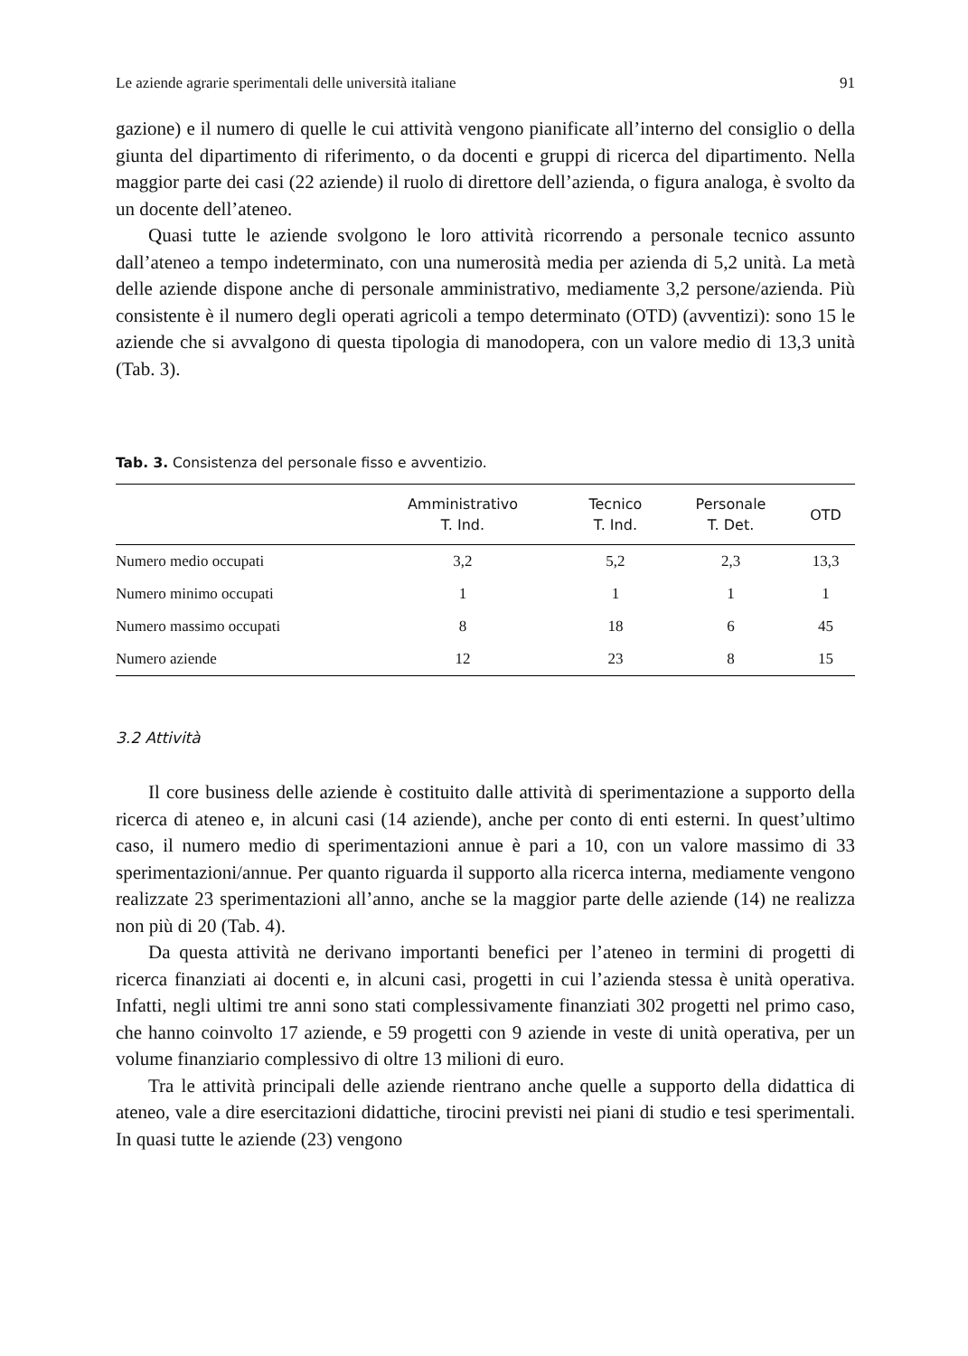Le aziende agrarie sperimentali delle università italiane 91
gazione) e il numero di quelle le cui attività vengono pianificate all’interno del consiglio o della giunta del dipartimento di riferimento, o da docenti e gruppi di ricerca del dipartimento. Nella maggior parte dei casi (22 aziende) il ruolo di direttore dell’azienda, o figura analoga, è svolto da un docente dell’ateneo.
Quasi tutte le aziende svolgono le loro attività ricorrendo a personale tecnico assunto dall’ateneo a tempo indeterminato, con una numerosità media per azienda di 5,2 unità. La metà delle aziende dispone anche di personale amministrativo, mediamente 3,2 persone/azienda. Più consistente è il numero degli operati agricoli a tempo determinato (OTD) (avventizi): sono 15 le aziende che si avvalgono di questa tipologia di manodopera, con un valore medio di 13,3 unità (Tab. 3).
Tab. 3. Consistenza del personale fisso e avventizio.
| | Amministrativo T. Ind. | Tecnico T. Ind. | Personale T. Det. | OTD |
| --- | --- | --- | --- | --- |
| Numero medio occupati | 3,2 | 5,2 | 2,3 | 13,3 |
| Numero minimo occupati | 1 | 1 | 1 | 1 |
| Numero massimo occupati | 8 | 18 | 6 | 45 |
| Numero aziende | 12 | 23 | 8 | 15 |
3.2 Attività
Il core business delle aziende è costituito dalle attività di sperimentazione a supporto della ricerca di ateneo e, in alcuni casi (14 aziende), anche per conto di enti esterni. In quest’ultimo caso, il numero medio di sperimentazioni annue è pari a 10, con un valore massimo di 33 sperimentazioni/annue. Per quanto riguarda il supporto alla ricerca interna, mediamente vengono realizzate 23 sperimentazioni all’anno, anche se la maggior parte delle aziende (14) ne realizza non più di 20 (Tab. 4).
Da questa attività ne derivano importanti benefici per l’ateneo in termini di progetti di ricerca finanziati ai docenti e, in alcuni casi, progetti in cui l’azienda stessa è unità operativa. Infatti, negli ultimi tre anni sono stati complessivamente finanziati 302 progetti nel primo caso, che hanno coinvolto 17 aziende, e 59 progetti con 9 aziende in veste di unità operativa, per un volume finanziario complessivo di oltre 13 milioni di euro.
Tra le attività principali delle aziende rientrano anche quelle a supporto della didattica di ateneo, vale a dire esercitazioni didattiche, tirocini previsti nei piani di studio e tesi sperimentali. In quasi tutte le aziende (23) vengono